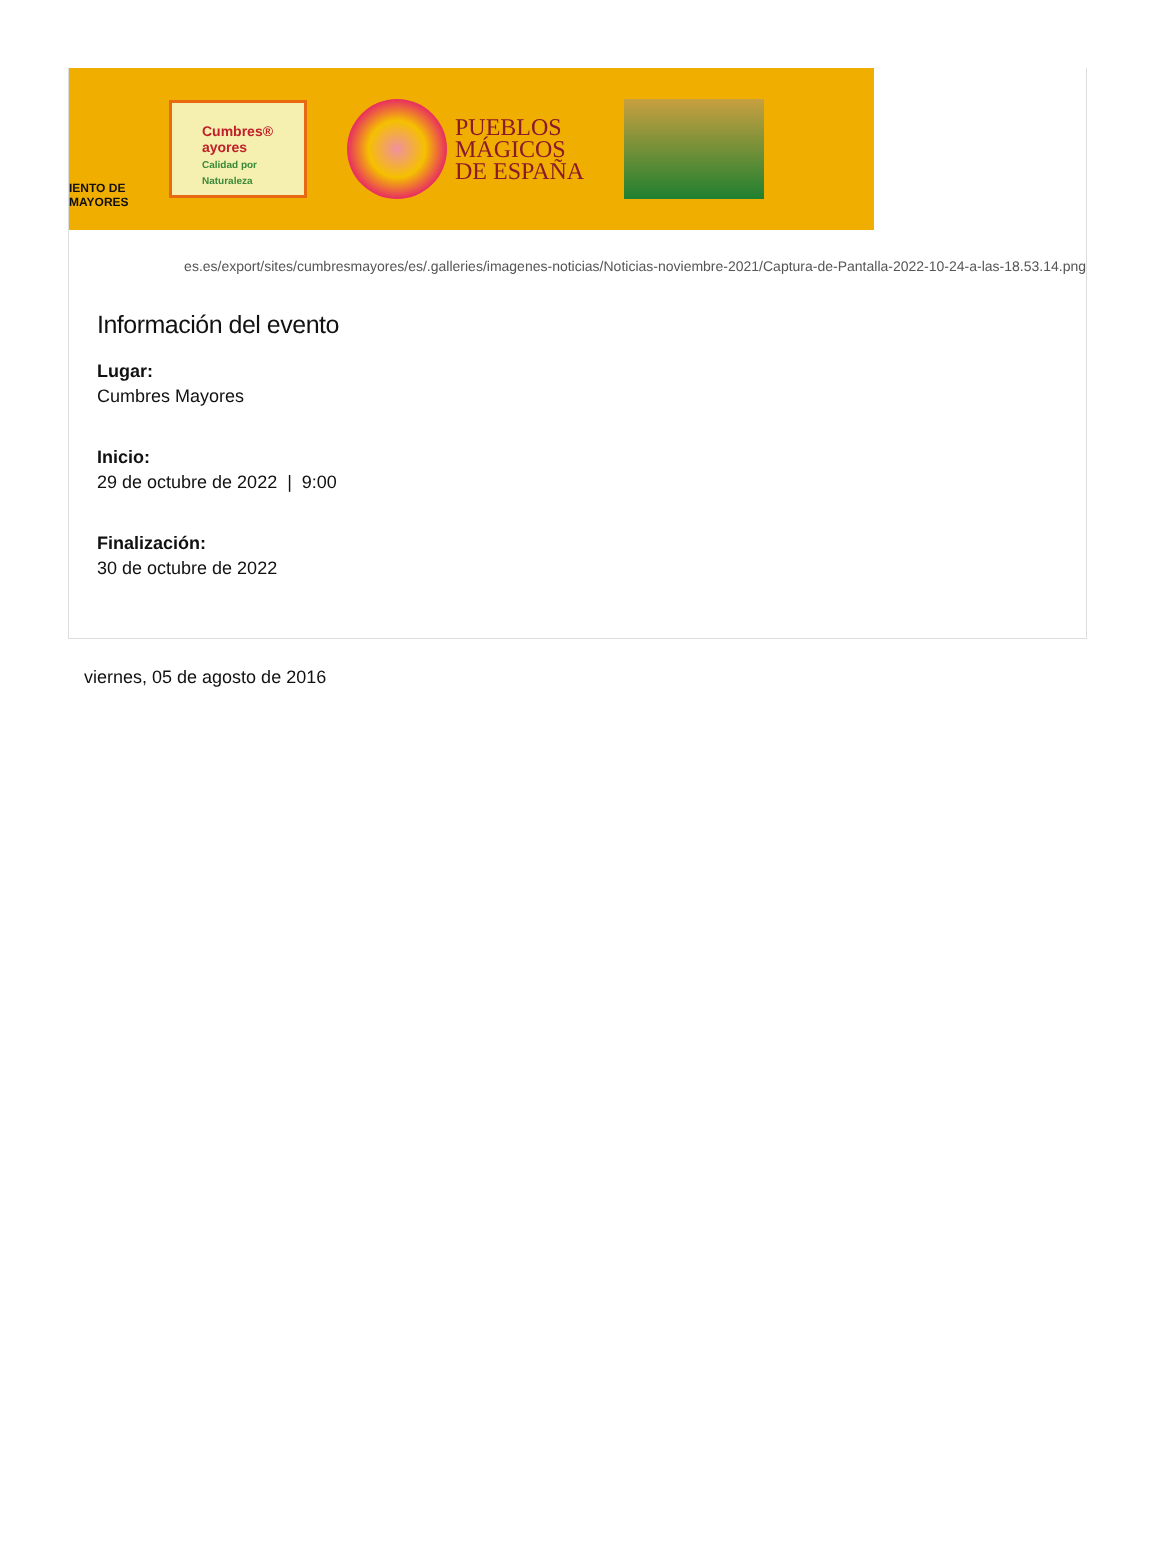IENTO DE
MAYORES
Cumbres®
ayores
Calidad por Naturaleza
PUEBLOS
MÁGICOS
DE ESPAÑA
es.es/export/sites/cumbresmayores/es/.galleries/imagenes-noticias/Noticias-noviembre-2021/Captura-de-Pantalla-2022-10-24-a-las-18.53.14.png
Información del evento
Lugar:
Cumbres Mayores
Inicio:
29 de octubre de 2022 | 9:00
Finalización:
30 de octubre de 2022
viernes, 05 de agosto de 2016